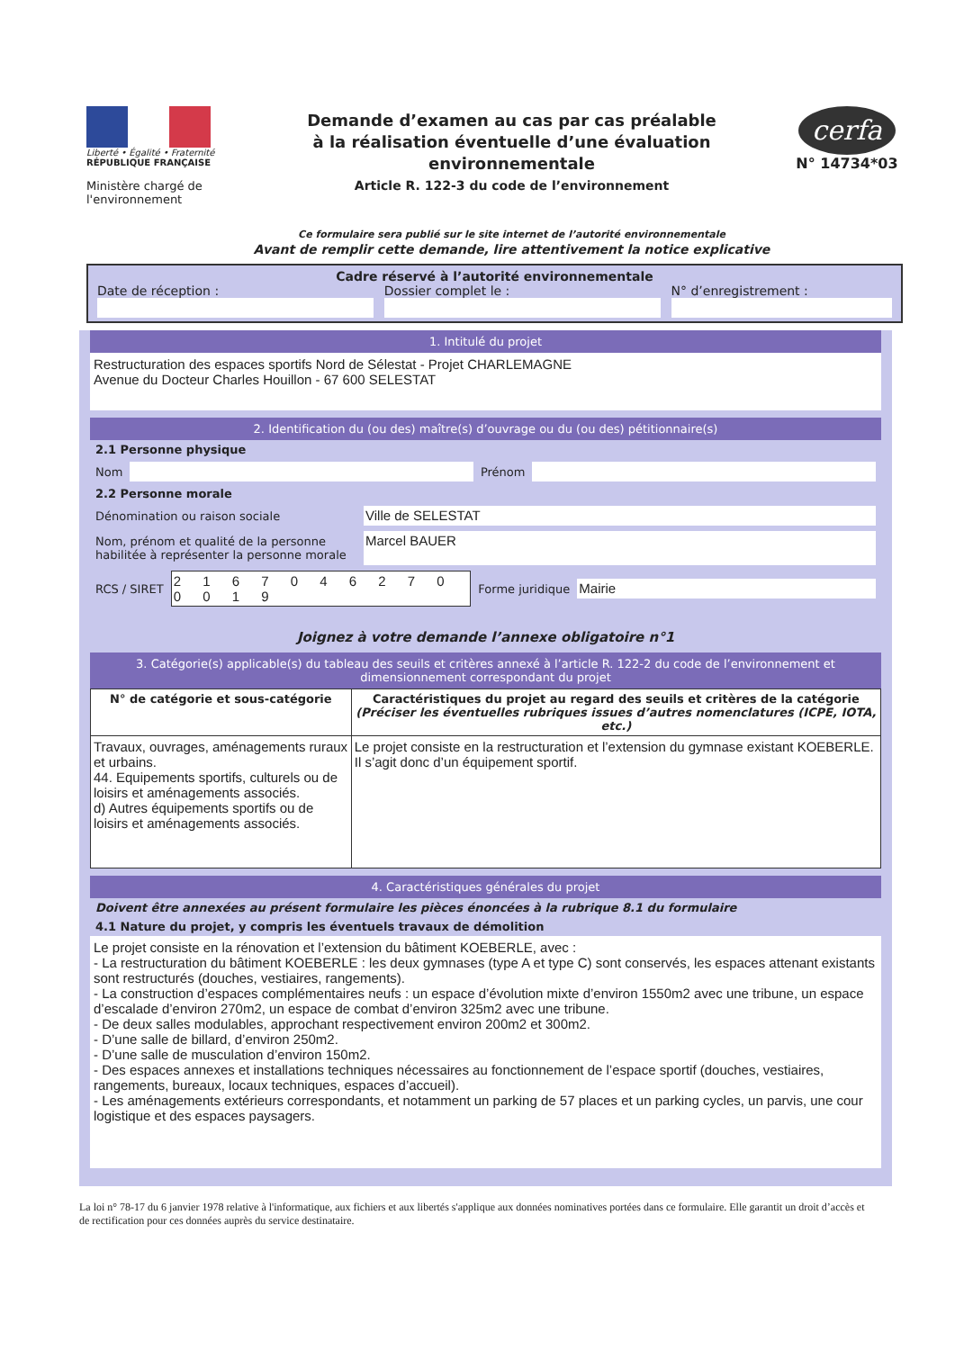Liberté • Égalité • Fraternité
RÉPUBLIQUE FRANÇAISE
Ministère chargé de l'environnement
Demande d’examen au cas par cas préalable
à la réalisation éventuelle d’une évaluation environnementale
Article R. 122-3 du code de l’environnement
Ce formulaire sera publié sur le site internet de l’autorité environnementale
Avant de remplir cette demande, lire attentivement la notice explicative
cerfa
N° 14734*03
Cadre réservé à l’autorité environnementale
Date de réception : Dossier complet le : N° d’enregistrement :
1. Intitulé du projet
Restructuration des espaces sportifs Nord de Sélestat - Projet CHARLEMAGNE
Avenue du Docteur Charles Houillon - 67 600 SELESTAT
2. Identification du (ou des) maître(s) d’ouvrage ou du (ou des) pétitionnaire(s)
2.1 Personne physique
Nom
Prénom
2.2 Personne morale
Dénomination ou raison sociale
Ville de SELESTAT
Nom, prénom et qualité de la personne habilitée à représenter la personne morale
Marcel BAUER
RCS / SIRET
2 1 6 7 0 4 6 2 7 0 0 0 1 9
Forme juridique
Mairie
Joignez à votre demande l’annexe obligatoire n°1
3. Catégorie(s) applicable(s) du tableau des seuils et critères annexé à l’article R. 122-2 du code de l’environnement et dimensionnement correspondant du projet
| N° de catégorie et sous-catégorie | Caractéristiques du projet au regard des seuils et critères de la catégorie (Préciser les éventuelles rubriques issues d’autres nomenclatures (ICPE, IOTA, etc.) |
| --- | --- |
| Travaux, ouvrages, aménagements ruraux et urbains. 44. Equipements sportifs, culturels ou de loisirs et aménagements associés. d) Autres équipements sportifs ou de loisirs et aménagements associés. | Le projet consiste en la restructuration et l’extension du gymnase existant KOEBERLE. Il s’agit donc d’un équipement sportif. |
4. Caractéristiques générales du projet
Doivent être annexées au présent formulaire les pièces énoncées à la rubrique 8.1 du formulaire
4.1 Nature du projet, y compris les éventuels travaux de démolition
Le projet consiste en la rénovation et l’extension du bâtiment KOEBERLE, avec :
- La restructuration du bâtiment KOEBERLE : les deux gymnases (type A et type C) sont conservés, les espaces attenant existants sont restructurés (douches, vestiaires, rangements).
- La construction d’espaces complémentaires neufs : un espace d’évolution mixte d’environ 1550m2 avec une tribune, un espace d’escalade d’environ 270m2, un espace de combat d’environ 325m2 avec une tribune.
- De deux salles modulables, approchant respectivement environ 200m2 et 300m2.
- D’une salle de billard, d’environ 250m2.
- D’une salle de musculation d’environ 150m2.
- Des espaces annexes et installations techniques nécessaires au fonctionnement de l’espace sportif (douches, vestiaires, rangements, bureaux, locaux techniques, espaces d’accueil).
- Les aménagements extérieurs correspondants, et notamment un parking de 57 places et un parking cycles, un parvis, une cour logistique et des espaces paysagers.
La loi n° 78-17 du 6 janvier 1978 relative à l'informatique, aux fichiers et aux libertés s'applique aux données nominatives portées dans ce formulaire. Elle garantit un droit d’accès et de rectification pour ces données auprès du service destinataire.